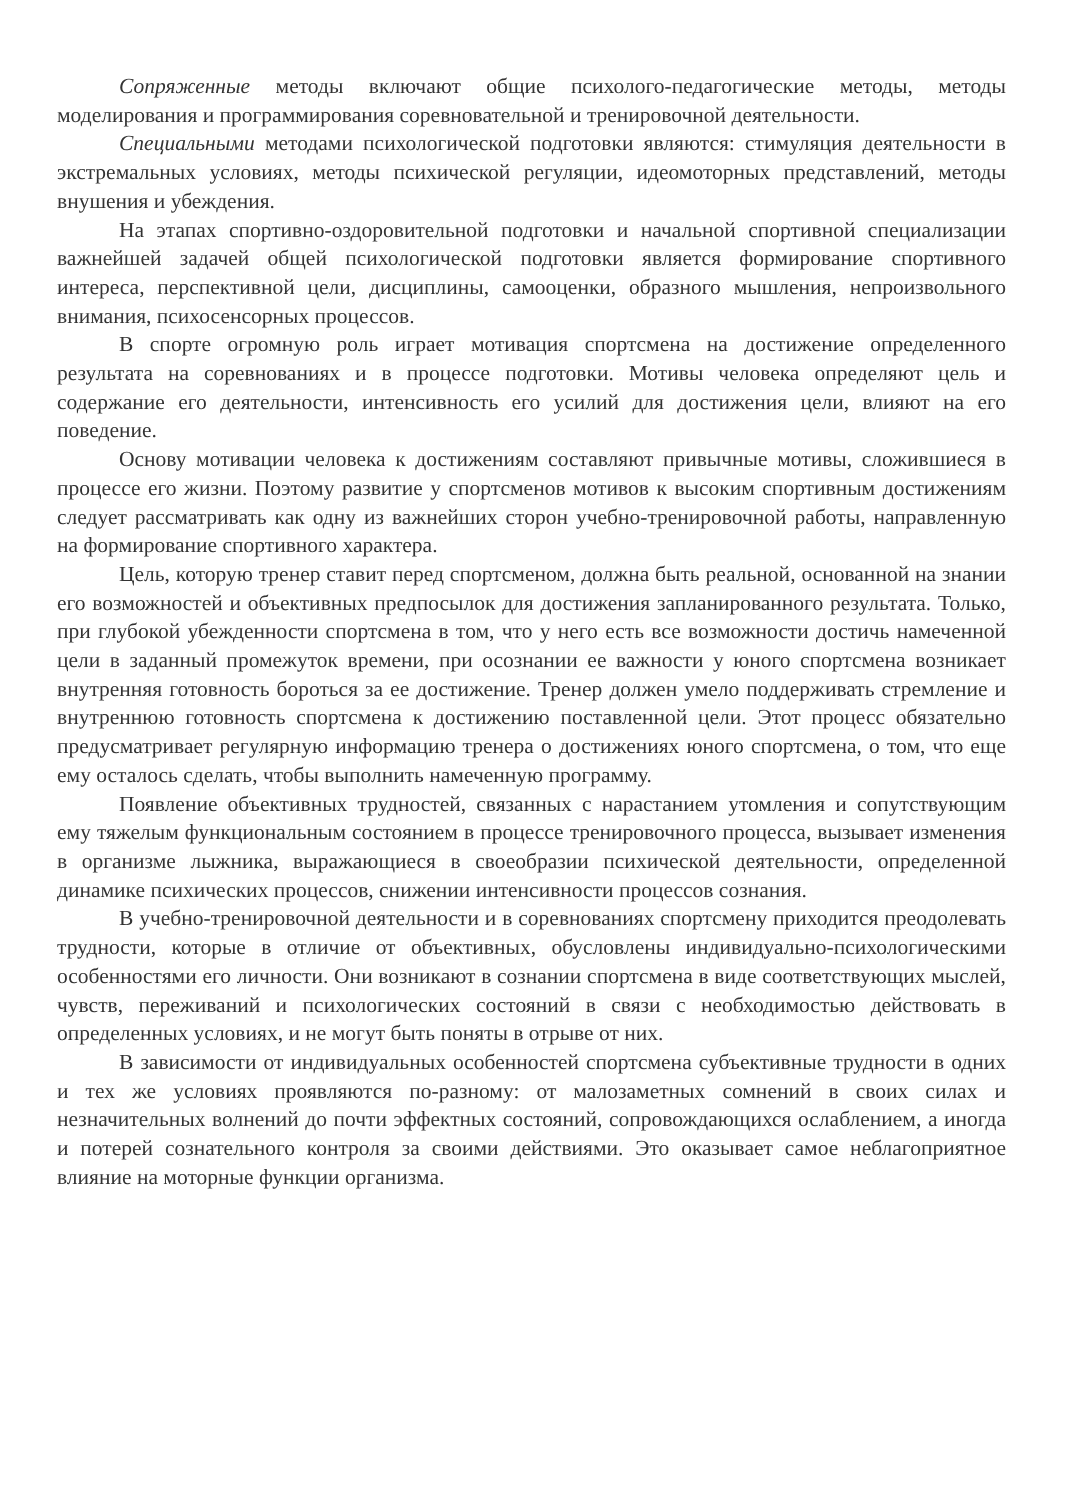Сопряженные методы включают общие психолого-педагогические методы, методы моделирования и программирования соревновательной и тренировочной деятельности.
Специальными методами психологической подготовки являются: стимуляция деятельности в экстремальных условиях, методы психической регуляции, идеомоторных представлений, методы внушения и убеждения.
На этапах спортивно-оздоровительной подготовки и начальной спортивной специализации важнейшей задачей общей психологической подготовки является формирование спортивного интереса, перспективной цели, дисциплины, самооценки, образного мышления, непроизвольного внимания, психосенсорных процессов.
В спорте огромную роль играет мотивация спортсмена на достижение определенного результата на соревнованиях и в процессе подготовки. Мотивы человека определяют цель и содержание его деятельности, интенсивность его усилий для достижения цели, влияют на его поведение.
Основу мотивации человека к достижениям составляют привычные мотивы, сложившиеся в процессе его жизни. Поэтому развитие у спортсменов мотивов к высоким спортивным достижениям следует рассматривать как одну из важнейших сторон учебно-тренировочной работы, направленную на формирование спортивного характера.
Цель, которую тренер ставит перед спортсменом, должна быть реальной, основанной на знании его возможностей и объективных предпосылок для достижения запланированного результата. Только, при глубокой убежденности спортсмена в том, что у него есть все возможности достичь намеченной цели в заданный промежуток времени, при осознании ее важности у юного спортсмена возникает внутренняя готовность бороться за ее достижение. Тренер должен умело поддерживать стремление и внутреннюю готовность спортсмена к достижению поставленной цели. Этот процесс обязательно предусматривает регулярную информацию тренера о достижениях юного спортсмена, о том, что еще ему осталось сделать, чтобы выполнить намеченную программу.
Появление объективных трудностей, связанных с нарастанием утомления и сопутствующим ему тяжелым функциональным состоянием в процессе тренировочного процесса, вызывает изменения в организме лыжника, выражающиеся в своеобразии психической деятельности, определенной динамике психических процессов, снижении интенсивности процессов сознания.
В учебно-тренировочной деятельности и в соревнованиях спортсмену приходится преодолевать трудности, которые в отличие от объективных, обусловлены индивидуально-психологическими особенностями его личности. Они возникают в сознании спортсмена в виде соответствующих мыслей, чувств, переживаний и психологических состояний в связи с необходимостью действовать в определенных условиях, и не могут быть поняты в отрыве от них.
В зависимости от индивидуальных особенностей спортсмена субъективные трудности в одних и тех же условиях проявляются по-разному: от малозаметных сомнений в своих силах и незначительных волнений до почти эффектных состояний, сопровождающихся ослаблением, а иногда и потерей сознательного контроля за своими действиями. Это оказывает самое неблагоприятное влияние на моторные функции организма.